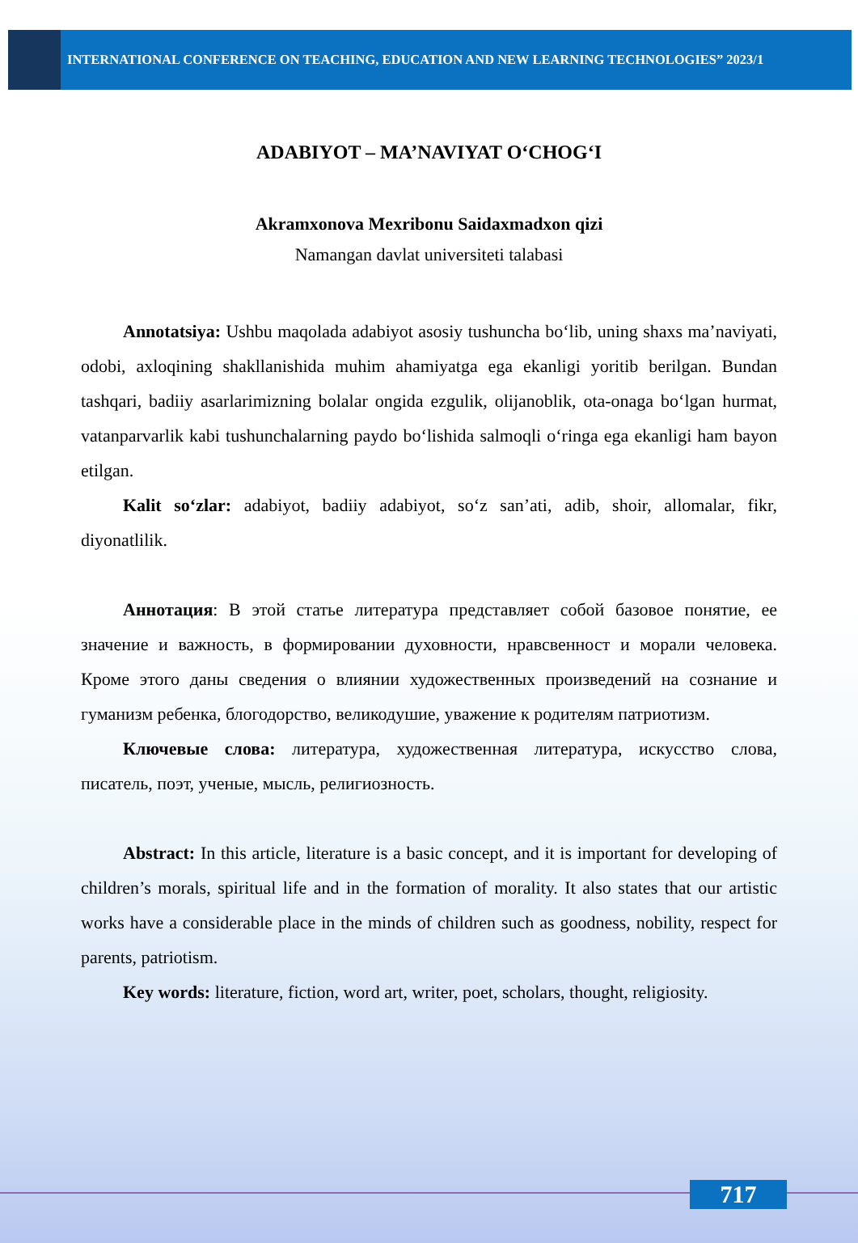INTERNATIONAL CONFERENCE ON TEACHING, EDUCATION AND NEW LEARNING TECHNOLOGIES” 2023/1
ADABIYOT – MA’NAVIYAT O‘CHOG‘I
Akramxonova Mexribonu Saidaxmadxon qizi
Namangan davlat universiteti talabasi
Annotatsiya: Ushbu maqolada adabiyot asosiy tushuncha bo‘lib, uning shaxs ma’naviyati, odobi, axloqining shakllanishida muhim ahamiyatga ega ekanligi yoritib berilgan. Bundan tashqari, badiiy asarlarimizning bolalar ongida ezgulik, olijanoblik, ota-onaga bo‘lgan hurmat, vatanparvarlik kabi tushunchalarning paydo bo‘lishida salmoqli o‘ringa ega ekanligi ham bayon etilgan.
Kalit so‘zlar: adabiyot, badiiy adabiyot, so‘z san’ati, adib, shoir, allomalar, fikr, diyonatlilik.
Аннотация: В этой статье литература представляет собой базовое понятие, ее значение и важность, в формировании духовности, нравсвенност и морали человека. Кроме этого даны сведения о влиянии художественных произведений на сознание и гуманизм ребенка, блогодорство, великодушие, уважение к родителям патриотизм.
Ключевые слова: литература, художественная литература, искусство слова, писатель, поэт, ученые, мысль, религиозность.
Abstract: In this article, literature is a basic concept, and it is important for developing of children’s morals, spiritual life and in the formation of morality. It also states that our artistic works have a considerable place in the minds of children such as goodness, nobility, respect for parents, patriotism.
Key words: literature, fiction, word art, writer, poet, scholars, thought, religiosity.
717